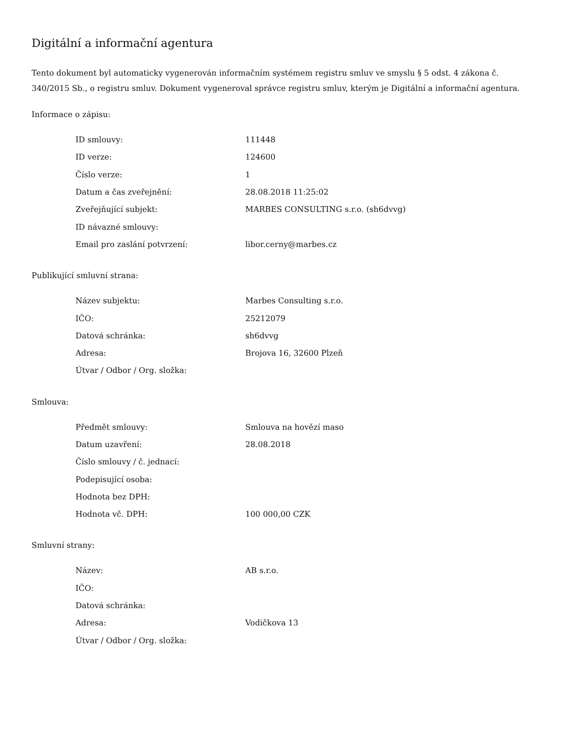Digitální a informační agentura
Tento dokument byl automaticky vygenerován informačním systémem registru smluv ve smyslu § 5 odst. 4 zákona č. 340/2015 Sb., o registru smluv. Dokument vygeneroval správce registru smluv, kterým je Digitální a informační agentura.
Informace o zápisu:
| ID smlouvy: | 111448 |
| ID verze: | 124600 |
| Číslo verze: | 1 |
| Datum a čas zveřejnění: | 28.08.2018 11:25:02 |
| Zveřejňující subjekt: | MARBES CONSULTING s.r.o. (sh6dvvg) |
| ID návazné smlouvy: | |
| Email pro zaslání potvrzení: | libor.cerny@marbes.cz |
Publikující smluvní strana:
| Název subjektu: | Marbes Consulting s.r.o. |
| IČO: | 25212079 |
| Datová schránka: | sh6dvvg |
| Adresa: | Brojova 16, 32600 Plzeň |
| Útvar / Odbor / Org. složka: | |
Smlouva:
| Předmět smlouvy: | Smlouva na hovězí maso |
| Datum uzavření: | 28.08.2018 |
| Číslo smlouvy / č. jednací: | |
| Podepisující osoba: | |
| Hodnota bez DPH: | |
| Hodnota vč. DPH: | 100 000,00 CZK |
Smluvní strany:
| Název: | AB s.r.o. |
| IČO: | |
| Datová schránka: | |
| Adresa: | Vodičkova 13 |
| Útvar / Odbor / Org. složka: | |